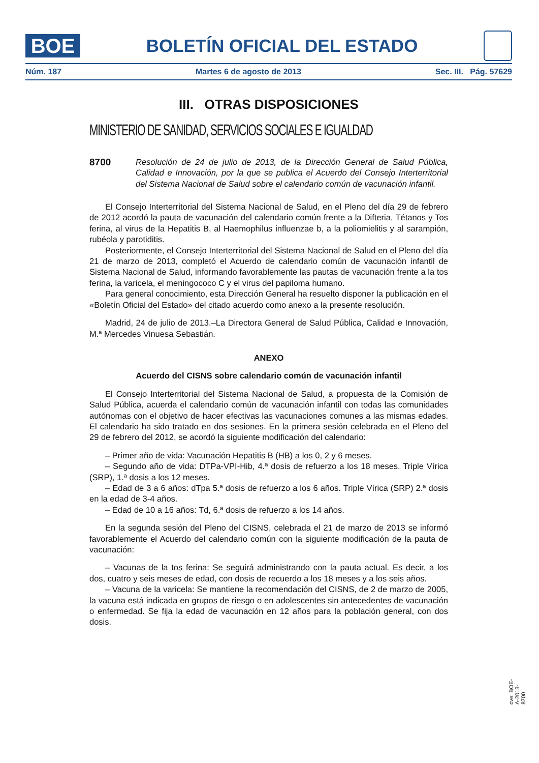BOE
BOLETÍN OFICIAL DEL ESTADO
Núm. 187 Martes 6 de agosto de 2013 Sec. III. Pág. 57629
III. OTRAS DISPOSICIONES
MINISTERIO DE SANIDAD, SERVICIOS SOCIALES E IGUALDAD
8700 Resolución de 24 de julio de 2013, de la Dirección General de Salud Pública, Calidad e Innovación, por la que se publica el Acuerdo del Consejo Interterritorial del Sistema Nacional de Salud sobre el calendario común de vacunación infantil.
El Consejo Interterritorial del Sistema Nacional de Salud, en el Pleno del día 29 de febrero de 2012 acordó la pauta de vacunación del calendario común frente a la Difteria, Tétanos y Tos ferina, al virus de la Hepatitis B, al Haemophilus influenzae b, a la poliomielitis y al sarampión, rubéola y parotiditis.
Posteriormente, el Consejo Interterritorial del Sistema Nacional de Salud en el Pleno del día 21 de marzo de 2013, completó el Acuerdo de calendario común de vacunación infantil de Sistema Nacional de Salud, informando favorablemente las pautas de vacunación frente a la tos ferina, la varicela, el meningococo C y el virus del papiloma humano.
Para general conocimiento, esta Dirección General ha resuelto disponer la publicación en el «Boletín Oficial del Estado» del citado acuerdo como anexo a la presente resolución.
Madrid, 24 de julio de 2013.–La Directora General de Salud Pública, Calidad e Innovación, M.ª Mercedes Vinuesa Sebastián.
ANEXO
Acuerdo del CISNS sobre calendario común de vacunación infantil
El Consejo Interterritorial del Sistema Nacional de Salud, a propuesta de la Comisión de Salud Pública, acuerda el calendario común de vacunación infantil con todas las comunidades autónomas con el objetivo de hacer efectivas las vacunaciones comunes a las mismas edades. El calendario ha sido tratado en dos sesiones. En la primera sesión celebrada en el Pleno del 29 de febrero del 2012, se acordó la siguiente modificación del calendario:
– Primer año de vida: Vacunación Hepatitis B (HB) a los 0, 2 y 6 meses.
– Segundo año de vida: DTPa-VPI-Hib, 4.ª dosis de refuerzo a los 18 meses. Triple Vírica (SRP), 1.ª dosis a los 12 meses.
– Edad de 3 a 6 años: dTpa 5.ª dosis de refuerzo a los 6 años. Triple Vírica (SRP) 2.ª dosis en la edad de 3-4 años.
– Edad de 10 a 16 años: Td, 6.ª dosis de refuerzo a los 14 años.
En la segunda sesión del Pleno del CISNS, celebrada el 21 de marzo de 2013 se informó favorablemente el Acuerdo del calendario común con la siguiente modificación de la pauta de vacunación:
– Vacunas de la tos ferina: Se seguirá administrando con la pauta actual. Es decir, a los dos, cuatro y seis meses de edad, con dosis de recuerdo a los 18 meses y a los seis años.
– Vacuna de la varicela: Se mantiene la recomendación del CISNS, de 2 de marzo de 2005, la vacuna está indicada en grupos de riesgo o en adolescentes sin antecedentes de vacunación o enfermedad. Se fija la edad de vacunación en 12 años para la población general, con dos dosis.
cve: BOE-A-2013-8700